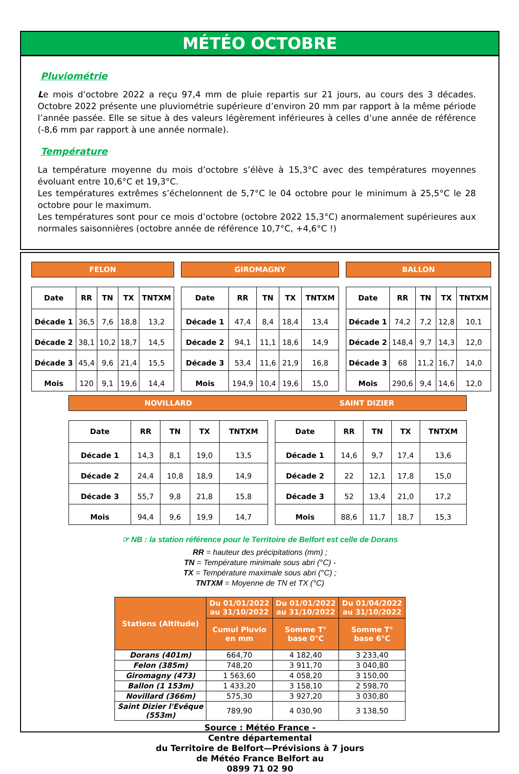MÉTÉO OCTOBRE
Pluviométrie
Le mois d’octobre 2022 a reçu 97,4 mm de pluie repartis sur 21 jours, au cours des 3 décades. Octobre 2022 présente une pluviométrie supérieure d’environ 20 mm par rapport à la même période l’année passée. Elle se situe à des valeurs légèrement inférieures à celles d’une année de référence (-8,6 mm par rapport à une année normale).
Température
La température moyenne du mois d’octobre s’élève à 15,3°C avec des températures moyennes évoluant entre 10,6°C et 19,3°C.
Les températures extrêmes s’échelonnent de 5,7°C le 04 octobre pour le minimum à 25,5°C le 28 octobre pour le maximum.
Les températures sont pour ce mois d’octobre (octobre 2022 15,3°C) anormalement supérieures aux normales saisonnières (octobre année de référence 10,7°C, +4,6°C !)
FELON
| Date | RR | TN | TX | TNTXM |
| --- | --- | --- | --- | --- |
| Décade 1 | 36,5 | 7,6 | 18,8 | 13,2 |
| Décade 2 | 38,1 | 10,2 | 18,7 | 14,5 |
| Décade 3 | 45,4 | 9,6 | 21,4 | 15,5 |
| Mois | 120 | 9,1 | 19,6 | 14,4 |
GIROMAGNY
| Date | RR | TN | TX | TNTXM |
| --- | --- | --- | --- | --- |
| Décade 1 | 47,4 | 8,4 | 18,4 | 13,4 |
| Décade 2 | 94,1 | 11,1 | 18,6 | 14,9 |
| Décade 3 | 53,4 | 11,6 | 21,9 | 16,8 |
| Mois | 194,9 | 10,4 | 19,6 | 15,0 |
BALLON
| Date | RR | TN | TX | TNTXM |
| --- | --- | --- | --- | --- |
| Décade 1 | 74,2 | 7,2 | 12,8 | 10,1 |
| Décade 2 | 148,4 | 9,7 | 14,3 | 12,0 |
| Décade 3 | 68 | 11,2 | 16,7 | 14,0 |
| Mois | 290,6 | 9,4 | 14,6 | 12,0 |
NOVILLARD SAINT DIZIER
| Date | RR | TN | TX | TNTXM |
| --- | --- | --- | --- | --- |
| Décade 1 | 14,3 | 8,1 | 19,0 | 13,5 |
| Décade 2 | 24,4 | 10,8 | 18,9 | 14,9 |
| Décade 3 | 55,7 | 9,8 | 21,8 | 15,8 |
| Mois | 94,4 | 9,6 | 19,9 | 14,7 |
| Date | RR | TN | TX | TNTXM |
| --- | --- | --- | --- | --- |
| Décade 1 | 14,6 | 9,7 | 17,4 | 13,6 |
| Décade 2 | 22 | 12,1 | 17,8 | 15,0 |
| Décade 3 | 52 | 13,4 | 21,0 | 17,2 |
| Mois | 88,6 | 11,7 | 18,7 | 15,3 |
☞ NB : la station référence pour le Territoire de Belfort est celle de Dorans
RR = hauteur des précipitations (mm) ;
TN = Température minimale sous abri (°C) -
TX = Température maximale sous abri (°C) ;
TNTXM = Moyenne de TN et TX (°C)
| Stations (Altitude) | Du 01/01/2022 au 31/10/2022 | Du 01/01/2022 au 31/10/2022 | Du 01/04/2022 au 31/10/2022 |
| --- | --- | --- | --- |
| | Cumul Pluvio en mm | Somme T° base 0°C | Somme T° base 6°C |
| Dorans (401m) | 664,70 | 4 182,40 | 3 233,40 |
| Felon (385m) | 748,20 | 3 911,70 | 3 040,80 |
| Giromagny (473) | 1 563,60 | 4 058,20 | 3 150,00 |
| Ballon (1 153m) | 1 433,20 | 3 158,10 | 2 598,70 |
| Novillard (366m) | 575,30 | 3 927,20 | 3 030,80 |
| Saint Dizier l'Evêque (553m) | 789,90 | 4 030,90 | 3 138,50 |
Source : Météo France -
Centre départemental
du Territoire de Belfort—Prévisions à 7 jours
de Météo France Belfort au
0899 71 02 90